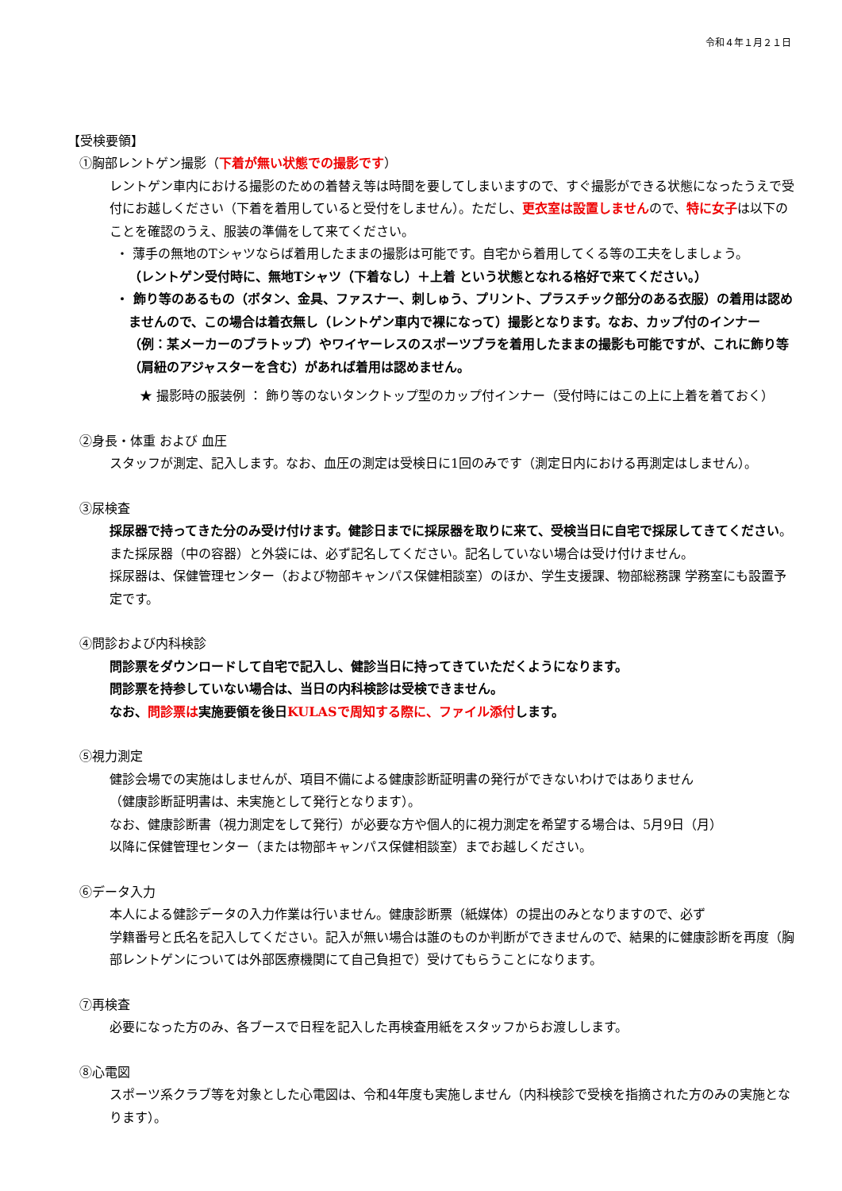令和４年１月２１日
【受検要領】
①胸部レントゲン撮影（下着が無い状態での撮影です）
レントゲン車内における撮影のための着替え等は時間を要してしまいますので、すぐ撮影ができる状態になったうえで受付にお越しください（下着を着用していると受付をしません）。ただし、更衣室は設置しませんので、特に女子は以下のことを確認のうえ、服装の準備をして来てください。
・ 薄手の無地のTシャツならば着用したままの撮影は可能です。自宅から着用してくる等の工夫をしましょう。
（レントゲン受付時に、無地Tシャツ（下着なし）＋上着 という状態となれる格好で来てください。）
・ 飾り等のあるもの（ボタン、金具、ファスナー、刺しゅう、プリント、プラスチック部分のある衣服）の着用は認めませんので、この場合は着衣無し（レントゲン車内で裸になって）撮影となります。なお、カップ付のインナー（例：某メーカーのブラトップ）やワイヤーレスのスポーツブラを着用したままの撮影も可能ですが、これに飾り等（肩紐のアジャスターを含む）があれば着用は認めません。
★ 撮影時の服装例 ： 飾り等のないタンクトップ型のカップ付インナー（受付時にはこの上に上着を着ておく）
②身長・体重 および 血圧
スタッフが測定、記入します。なお、血圧の測定は受検日に1回のみです（測定日内における再測定はしません）。
③尿検査
採尿器で持ってきた分のみ受け付けます。健診日までに採尿器を取りに来て、受検当日に自宅で採尿してきてください。また採尿器（中の容器）と外袋には、必ず記名してください。記名していない場合は受け付けません。
採尿器は、保健管理センター（および物部キャンパス保健相談室）のほか、学生支援課、物部総務課 学務室にも設置予定です。
④問診および内科検診
問診票をダウンロードして自宅で記入し、健診当日に持ってきていただくようになります。
問診票を持参していない場合は、当日の内科検診は受検できません。
なお、問診票は実施要領を後日KULASで周知する際に、ファイル添付します。
⑤視力測定
健診会場での実施はしませんが、項目不備による健康診断証明書の発行ができないわけではありません
（健康診断証明書は、未実施として発行となります）。
なお、健康診断書（視力測定をして発行）が必要な方や個人的に視力測定を希望する場合は、5月9日（月）
以降に保健管理センター（または物部キャンパス保健相談室）までお越しください。
⑥データ入力
本人による健診データの入力作業は行いません。健康診断票（紙媒体）の提出のみとなりますので、必ず
学籍番号と氏名を記入してください。記入が無い場合は誰のものか判断ができませんので、結果的に健康診断を再度（胸部レントゲンについては外部医療機関にて自己負担で）受けてもらうことになります。
⑦再検査
必要になった方のみ、各ブースで日程を記入した再検査用紙をスタッフからお渡しします。
⑧心電図
スポーツ系クラブ等を対象とした心電図は、令和4年度も実施しません（内科検診で受検を指摘された方のみの実施となります）。